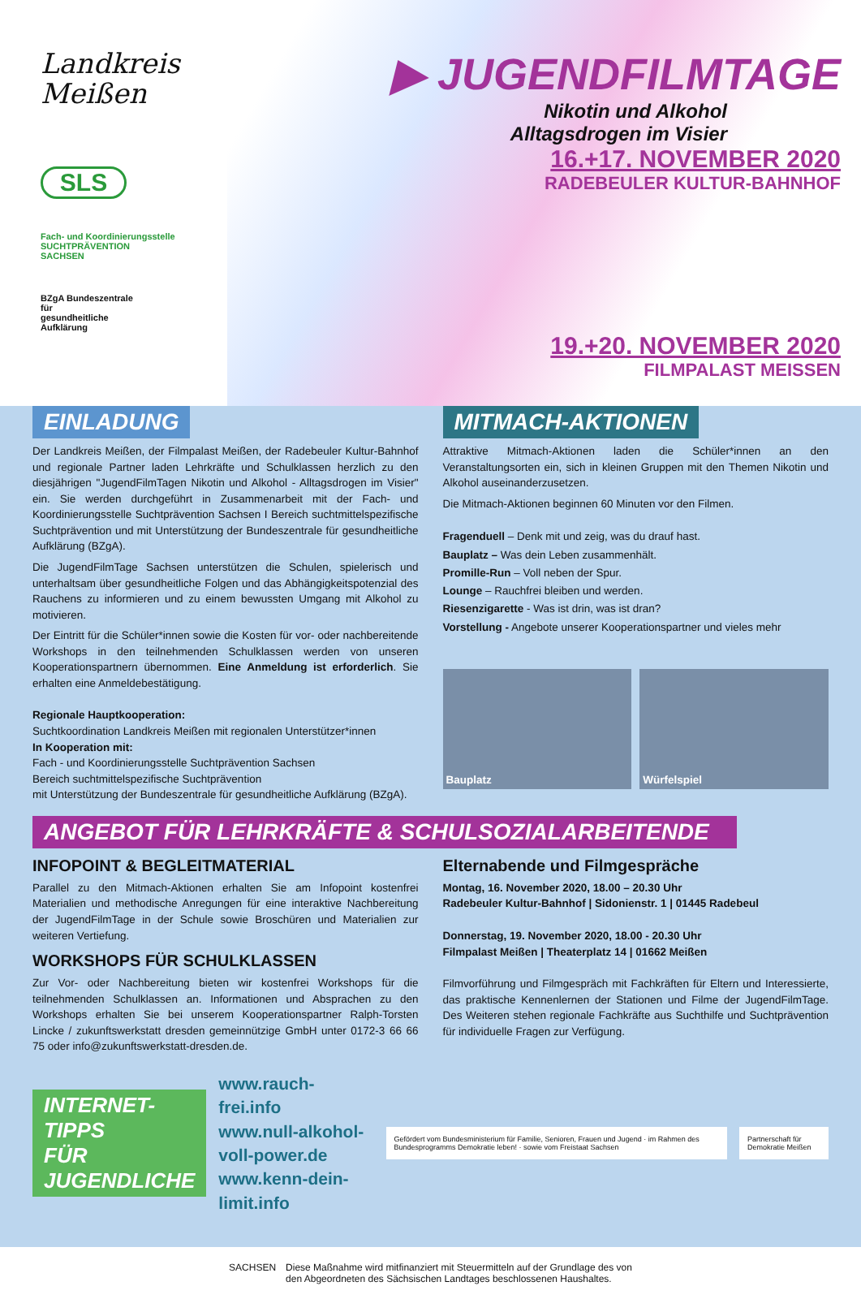Landkreis
Meißen
SLS
Fach- und Koordinierungsstelle
SUCHTPRÄVENTION
SACHSEN
BZgA Bundeszentrale
für
gesundheitliche
Aufklärung
▶ JUGENDFILMTAGE
Nikotin und Alkohol
Alltagsdrogen im Visier
16.+17. NOVEMBER 2020
RADEBEULER KULTUR-BAHNHOF
19.+20. NOVEMBER 2020
FILMPALAST MEISSEN
EINLADUNG
Der Landkreis Meißen, der Filmpalast Meißen, der Radebeuler Kultur-Bahnhof und regionale Partner laden Lehrkräfte und Schulklassen herzlich zu den diesjährigen "JugendFilmTagen Nikotin und Alkohol - Alltagsdrogen im Visier" ein. Sie werden durchgeführt in Zusammenarbeit mit der Fach- und Koordinierungsstelle Suchtprävention Sachsen I Bereich suchtmittelspezifische Suchtprävention und mit Unterstützung der Bundeszentrale für gesundheitliche Aufklärung (BZgA).
Die JugendFilmTage Sachsen unterstützen die Schulen, spielerisch und unterhaltsam über gesundheitliche Folgen und das Abhängigkeitspotenzial des Rauchens zu informieren und zu einem bewussten Umgang mit Alkohol zu motivieren.
Der Eintritt für die Schüler*innen sowie die Kosten für vor- oder nachbereitende Workshops in den teilnehmenden Schulklassen werden von unseren Kooperationspartnern übernommen. Eine Anmeldung ist erforderlich. Sie erhalten eine Anmeldebestätigung.
Regionale Hauptkooperation:
Suchtkoordination Landkreis Meißen mit regionalen Unterstützer*innen
In Kooperation mit:
Fach - und Koordinierungsstelle Suchtprävention Sachsen
Bereich suchtmittelspezifische Suchtprävention
mit Unterstützung der Bundeszentrale für gesundheitliche Aufklärung (BZgA).
MITMACH-AKTIONEN
Attraktive Mitmach-Aktionen laden die Schüler*innen an den Veranstaltungsorten ein, sich in kleinen Gruppen mit den Themen Nikotin und Alkohol auseinanderzusetzen.
Die Mitmach-Aktionen beginnen 60 Minuten vor den Filmen.
Fragenduell – Denk mit und zeig, was du drauf hast.
Bauplatz – Was dein Leben zusammenhält.
Promille-Run – Voll neben der Spur.
Lounge – Rauchfrei bleiben und werden.
Riesenzigarette - Was ist drin, was ist dran?
Vorstellung - Angebote unserer Kooperationspartner und vieles mehr
Bauplatz Würfelspiel
ANGEBOT FÜR LEHRKRÄFTE & SCHULSOZIALARBEITENDE
INFOPOINT & BEGLEITMATERIAL
Parallel zu den Mitmach-Aktionen erhalten Sie am Infopoint kostenfrei Materialien und methodische Anregungen für eine interaktive Nachbereitung der JugendFilmTage in der Schule sowie Broschüren und Materialien zur weiteren Vertiefung.
WORKSHOPS FÜR SCHULKLASSEN
Zur Vor- oder Nachbereitung bieten wir kostenfrei Workshops für die teilnehmenden Schulklassen an. Informationen und Absprachen zu den Workshops erhalten Sie bei unserem Kooperationspartner Ralph-Torsten Lincke / zukunftswerkstatt dresden gemeinnützige GmbH unter 0172-3 66 66 75 oder info@zukunftswerkstatt-dresden.de.
Elternabende und Filmgespräche
Montag, 16. November 2020, 18.00 – 20.30 Uhr
Radebeuler Kultur-Bahnhof | Sidonienstr. 1 | 01445 Radebeul
Donnerstag, 19. November 2020, 18.00 - 20.30 Uhr
Filmpalast Meißen | Theaterplatz 14 | 01662 Meißen
Filmvorführung und Filmgespräch mit Fachkräften für Eltern und Interessierte, das praktische Kennenlernen der Stationen und Filme der JugendFilmTage. Des Weiteren stehen regionale Fachkräfte aus Suchthilfe und Suchtprävention für individuelle Fragen zur Verfügung.
INTERNET-TIPPS
FÜR JUGENDLICHE
www.rauch-frei.info
www.null-alkohol-voll-power.de
www.kenn-dein-limit.info
Gefördert vom Bundesministerium für Familie, Senioren, Frauen und Jugend · im Rahmen des Bundesprogramms Demokratie leben! · sowie vom Freistaat Sachsen
Partnerschaft für Demokratie Meißen
SACHSEN Diese Maßnahme wird mitfinanziert mit Steuermitteln auf der Grundlage des von
den Abgeordneten des Sächsischen Landtages beschlossenen Haushaltes.